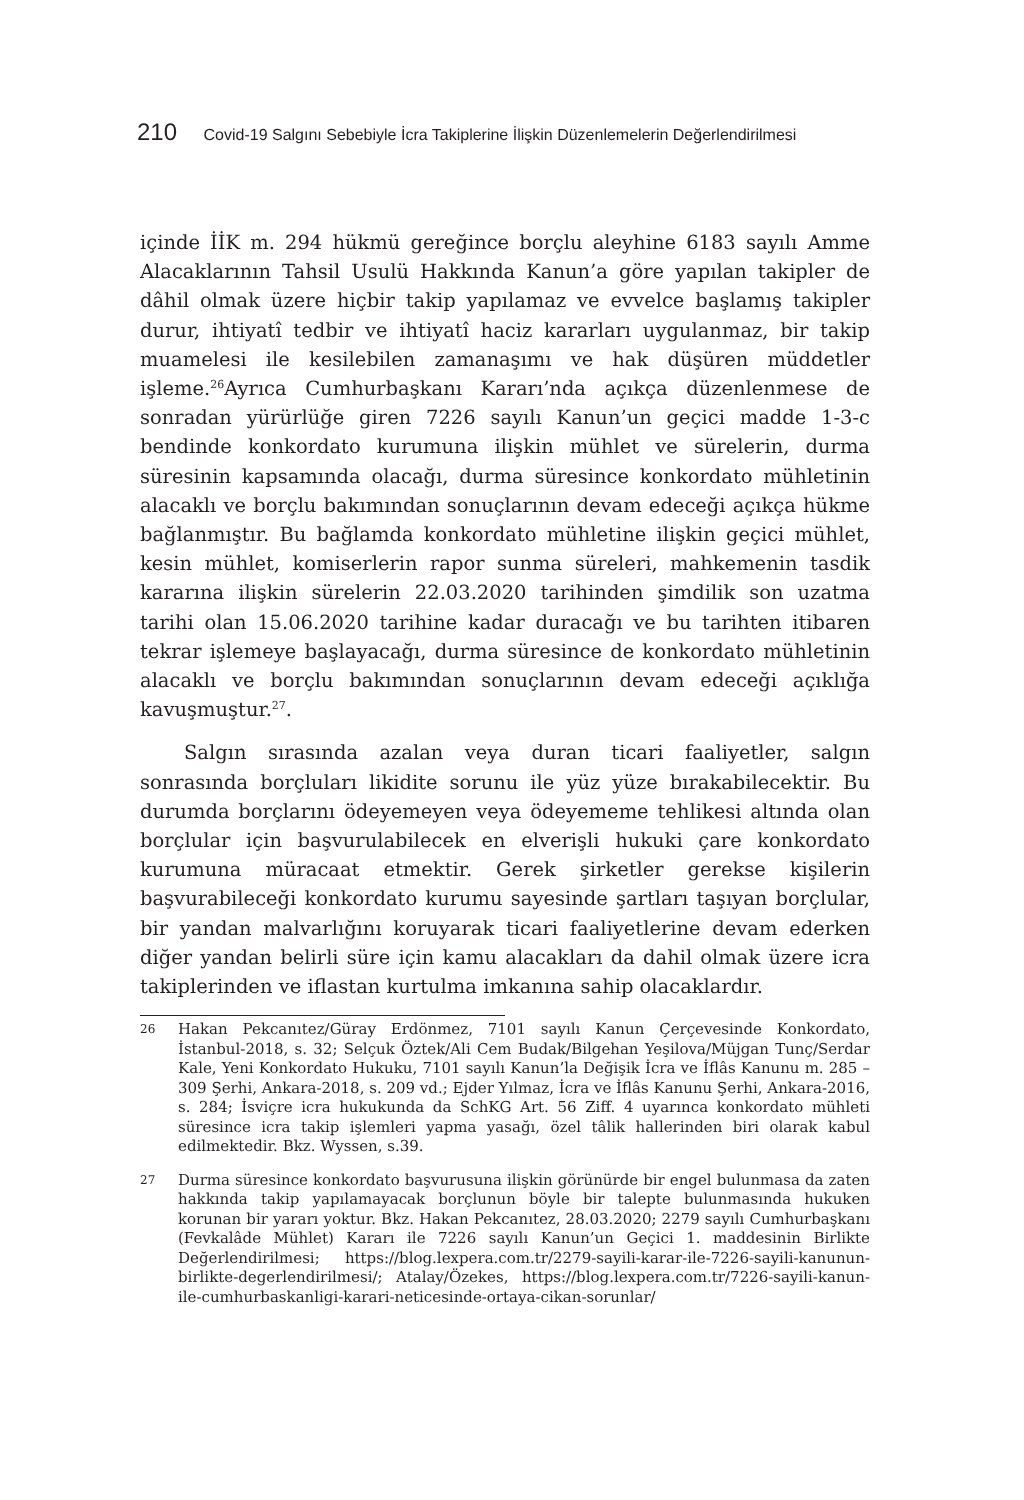210 Covid-19 Salgını Sebebiyle İcra Takiplerine İlişkin Düzenlemelerin Değerlendirilmesi
içinde İİK m. 294 hükmü gereğince borçlu aleyhine 6183 sayılı Amme Alacaklarının Tahsil Usulü Hakkında Kanun’a göre yapılan takipler de dâhil olmak üzere hiçbir takip yapılamaz ve evvelce başlamış takipler durur, ihtiyatî tedbir ve ihtiyatî haciz kararları uygulanmaz, bir takip muamelesi ile kesilebilen zamanaşımı ve hak düşüren müddetler işleme.<sup>26</sup>Ayrıca Cumhurbaşkanı Kararı’nda açıkça düzenlenmese de sonradan yürürlüğe giren 7226 sayılı Kanun’un geçici madde 1-3-c bendinde konkordato kurumuna ilişkin mühlet ve sürelerin, durma süresinin kapsamında olacağı, durma süresince konkordato mühletinin alacaklı ve borçlu bakımından sonuçlarının devam edeceği açıkça hükme bağlanmıştır. Bu bağlamda konkordato mühletine ilişkin geçici mühlet, kesin mühlet, komiserlerin rapor sunma süreleri, mahkemenin tasdik kararına ilişkin sürelerin 22.03.2020 tarihinden şimdilik son uzatma tarihi olan 15.06.2020 tarihine kadar duracağı ve bu tarihten itibaren tekrar işlemeye başlayacağı, durma süresince de konkordato mühletinin alacaklı ve borçlu bakımından sonuçlarının devam edeceği açıklığa kavuşmuştur.<sup>27</sup>.
Salgın sırasında azalan veya duran ticari faaliyetler, salgın sonrasında borçluları likidite sorunu ile yüz yüze bırakabilecektir. Bu durumda borçlarını ödeyemeyen veya ödeyememe tehlikesi altında olan borçlular için başvurulabilecek en elverişli hukuki çare konkordato kurumuna müracaat etmektir. Gerek şirketler gerekse kişilerin başvurabileceği konkordato kurumu sayesinde şartları taşıyan borçlular, bir yandan malvarlığını koruyarak ticari faaliyetlerine devam ederken diğer yandan belirli süre için kamu alacakları da dahil olmak üzere icra takiplerinden ve iflastan kurtulma imkanına sahip olacaklardır.
26 Hakan Pekcanıtez/Güray Erdönmez, 7101 sayılı Kanun Çerçevesinde Konkordato, İstanbul-2018, s. 32; Selçuk Öztek/Ali Cem Budak/Bilgehan Yeşilova/Müjgan Tunç/Serdar Kale, Yeni Konkordato Hukuku, 7101 sayılı Kanun’la Değişik İcra ve İflâs Kanunu m. 285 – 309 Şerhi, Ankara-2018, s. 209 vd.; Ejder Yılmaz, İcra ve İflâs Kanunu Şerhi, Ankara-2016, s. 284; İsviçre icra hukukunda da SchKG Art. 56 Ziff. 4 uyarınca konkordato mühleti süresince icra takip işlemleri yapma yasağı, özel tâlik hallerinden biri olarak kabul edilmektedir. Bkz. Wyssen, s.39.
27 Durma süresince konkordato başvurusuna ilişkin görünürde bir engel bulunmasa da zaten hakkında takip yapılamayacak borçlunun böyle bir talepte bulunmasında hukuken korunan bir yararı yoktur. Bkz. Hakan Pekcanıtez, 28.03.2020; 2279 sayılı Cumhurbaşkanı (Fevkalâde Mühlet) Kararı ile 7226 sayılı Kanun’un Geçici 1. maddesinin Birlikte Değerlendirilmesi; https://blog.lexpera.com.tr/2279-sayili-karar-ile-7226-sayili-kanunun-birlikte-degerlendirilmesi/; Atalay/Özekes, https://blog.lexpera.com.tr/7226-sayili-kanun-ile-cumhurbaskanligi-karari-neticesinde-ortaya-cikan-sorunlar/